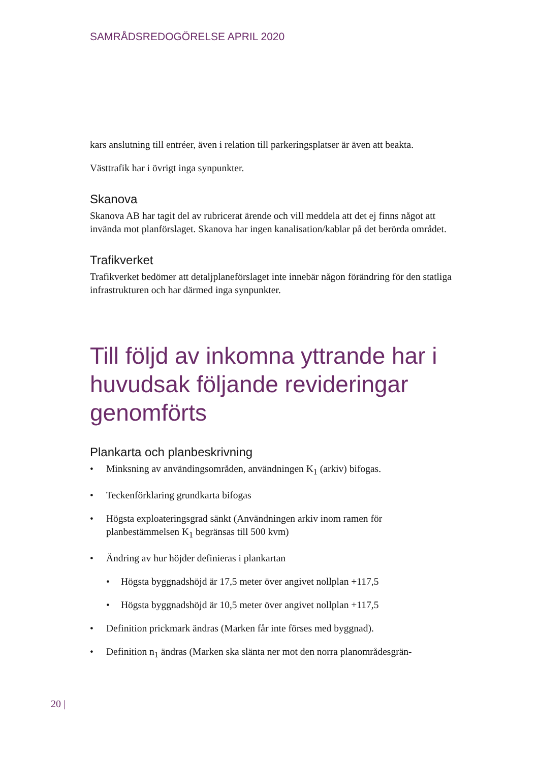SAMRÅDSREDOGÖRELSE APRIL 2020
kars anslutning till entréer, även i relation till parkeringsplatser är även att beakta.
Västtrafik har i övrigt inga synpunkter.
Skanova
Skanova AB har tagit del av rubricerat ärende och vill meddela att det ej finns något att invända mot planförslaget. Skanova har ingen kanalisation/kablar på det berörda området.
Trafikverket
Trafikverket bedömer att detaljplaneförslaget inte innebär någon förändring för den statliga infrastrukturen och har därmed inga synpunkter.
Till följd av inkomna yttrande har i huvudsak följande revideringar genomförts
Plankarta och planbeskrivning
• Minksning av användingsområden, användningen K<sub>1</sub> (arkiv) bifogas.
• Teckenförklaring grundkarta bifogas
• Högsta exploateringsgrad sänkt (Användningen arkiv inom ramen för planbestämmelsen K<sub>1</sub> begränsas till 500 kvm)
• Ändring av hur höjder definieras i plankartan
• Högsta byggnadshöjd är 17,5 meter över angivet nollplan +117,5
• Högsta byggnadshöjd är 10,5 meter över angivet nollplan +117,5
• Definition prickmark ändras (Marken får inte förses med byggnad).
• Definition n<sub>1</sub> ändras (Marken ska slänta ner mot den norra planområdesgrän-
20 |